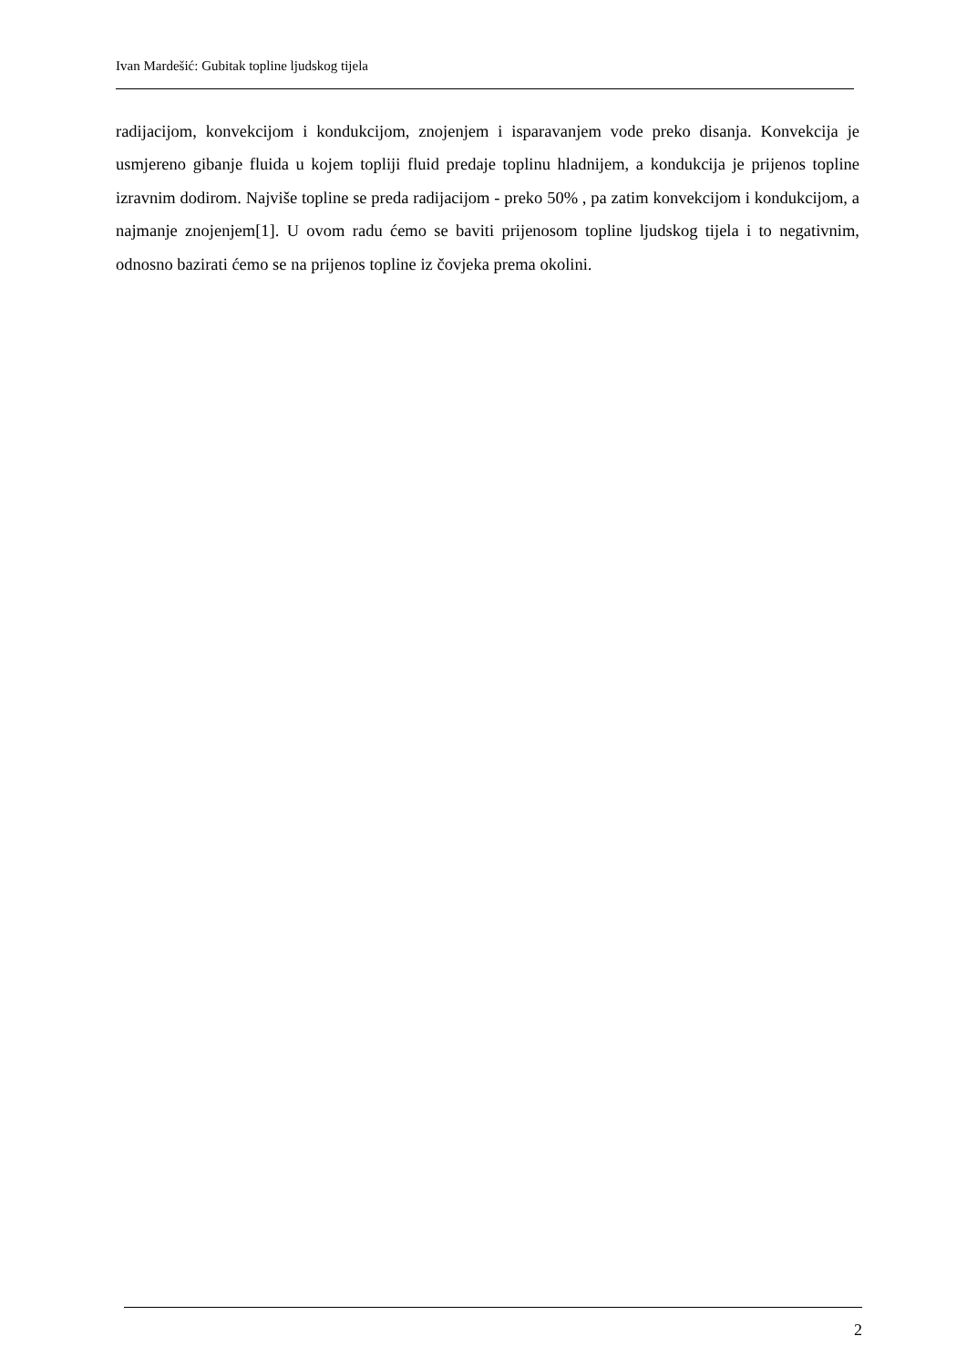Ivan Mardešić: Gubitak topline ljudskog tijela
radijacijom, konvekcijom i kondukcijom, znojenjem i isparavanjem vode preko disanja. Konvekcija je usmjereno gibanje fluida u kojem topliji fluid predaje toplinu hladnijem, a kondukcija je prijenos topline izravnim dodirom. Najviše topline se preda radijacijom - preko 50% , pa zatim konvekcijom i kondukcijom, a najmanje znojenjem[1]. U ovom radu ćemo se baviti prijenosom topline ljudskog tijela i to negativnim, odnosno bazirati ćemo se na prijenos topline iz čovjeka prema okolini.
2